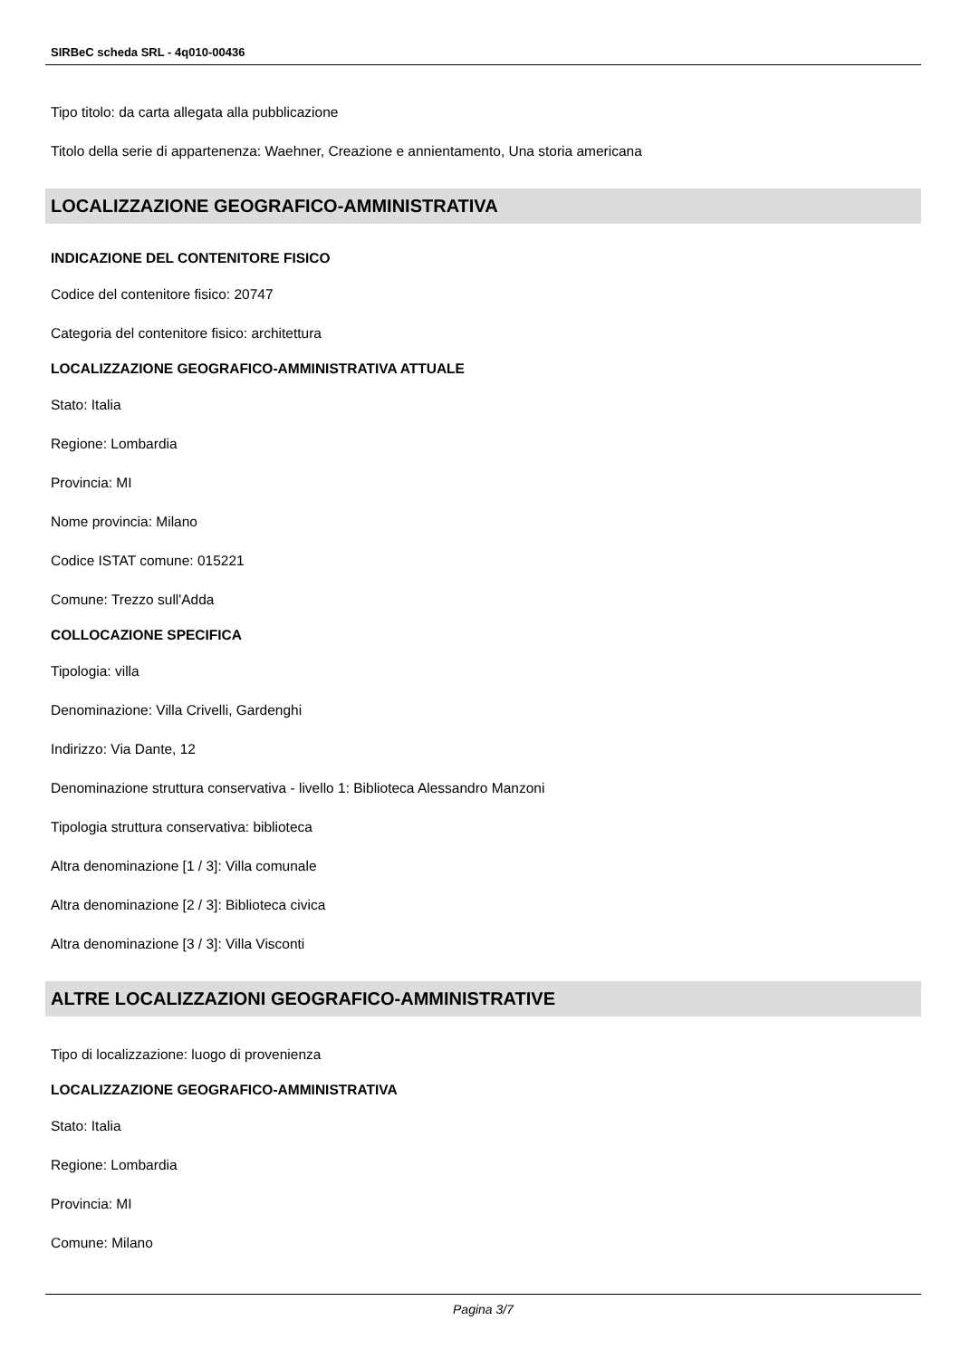SIRBeC scheda SRL - 4q010-00436
Tipo titolo: da carta allegata alla pubblicazione
Titolo della serie di appartenenza: Waehner, Creazione e annientamento, Una storia americana
LOCALIZZAZIONE GEOGRAFICO-AMMINISTRATIVA
INDICAZIONE DEL CONTENITORE FISICO
Codice del contenitore fisico: 20747
Categoria del contenitore fisico: architettura
LOCALIZZAZIONE GEOGRAFICO-AMMINISTRATIVA ATTUALE
Stato: Italia
Regione: Lombardia
Provincia: MI
Nome provincia: Milano
Codice ISTAT comune: 015221
Comune: Trezzo sull'Adda
COLLOCAZIONE SPECIFICA
Tipologia: villa
Denominazione: Villa Crivelli, Gardenghi
Indirizzo: Via Dante, 12
Denominazione struttura conservativa - livello 1: Biblioteca Alessandro Manzoni
Tipologia struttura conservativa: biblioteca
Altra denominazione [1 / 3]: Villa comunale
Altra denominazione [2 / 3]: Biblioteca civica
Altra denominazione [3 / 3]: Villa Visconti
ALTRE LOCALIZZAZIONI GEOGRAFICO-AMMINISTRATIVE
Tipo di localizzazione: luogo di provenienza
LOCALIZZAZIONE GEOGRAFICO-AMMINISTRATIVA
Stato: Italia
Regione: Lombardia
Provincia: MI
Comune: Milano
Pagina 3/7